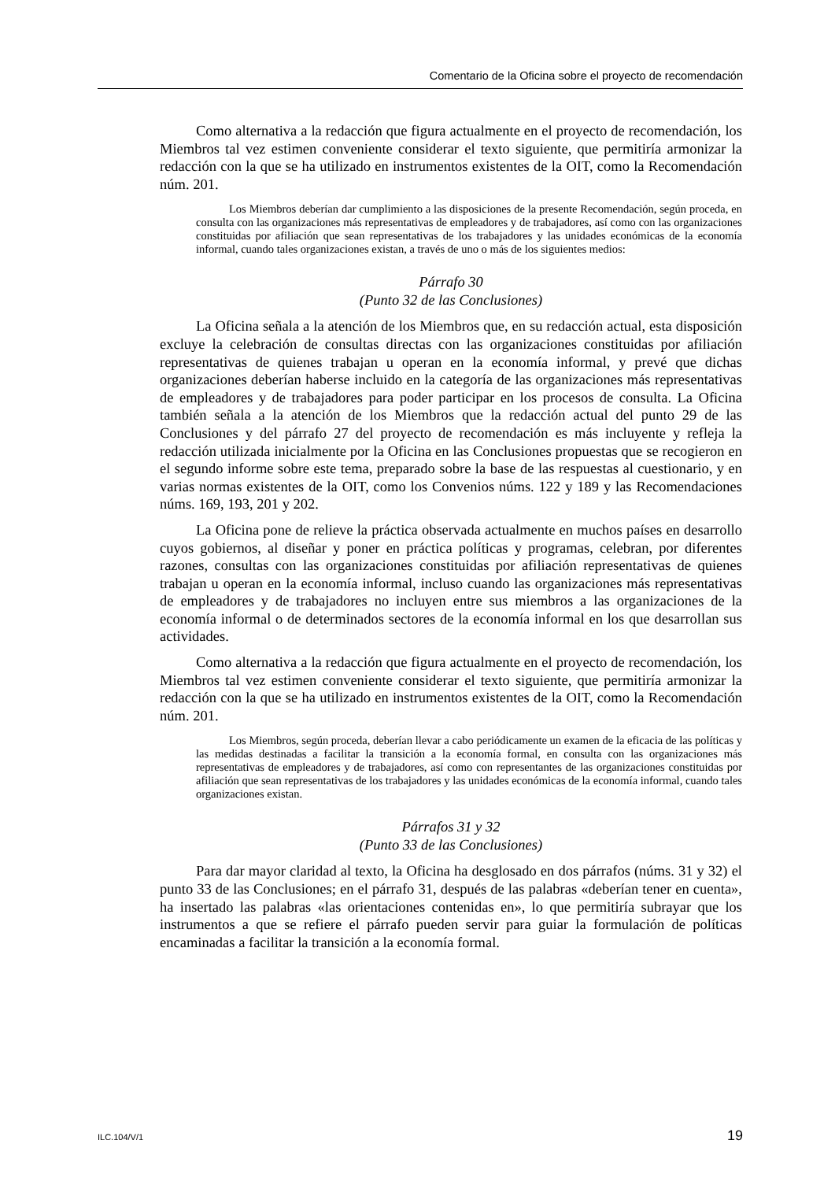Comentario de la Oficina sobre el proyecto de recomendación
Como alternativa a la redacción que figura actualmente en el proyecto de recomendación, los Miembros tal vez estimen conveniente considerar el texto siguiente, que permitiría armonizar la redacción con la que se ha utilizado en instrumentos existentes de la OIT, como la Recomendación núm. 201.
Los Miembros deberían dar cumplimiento a las disposiciones de la presente Recomendación, según proceda, en consulta con las organizaciones más representativas de empleadores y de trabajadores, así como con las organizaciones constituidas por afiliación que sean representativas de los trabajadores y las unidades económicas de la economía informal, cuando tales organizaciones existan, a través de uno o más de los siguientes medios:
Párrafo 30
(Punto 32 de las Conclusiones)
La Oficina señala a la atención de los Miembros que, en su redacción actual, esta disposición excluye la celebración de consultas directas con las organizaciones constituidas por afiliación representativas de quienes trabajan u operan en la economía informal, y prevé que dichas organizaciones deberían haberse incluido en la categoría de las organizaciones más representativas de empleadores y de trabajadores para poder participar en los procesos de consulta. La Oficina también señala a la atención de los Miembros que la redacción actual del punto 29 de las Conclusiones y del párrafo 27 del proyecto de recomendación es más incluyente y refleja la redacción utilizada inicialmente por la Oficina en las Conclusiones propuestas que se recogieron en el segundo informe sobre este tema, preparado sobre la base de las respuestas al cuestionario, y en varias normas existentes de la OIT, como los Convenios núms. 122 y 189 y las Recomendaciones núms. 169, 193, 201 y 202.
La Oficina pone de relieve la práctica observada actualmente en muchos países en desarrollo cuyos gobiernos, al diseñar y poner en práctica políticas y programas, celebran, por diferentes razones, consultas con las organizaciones constituidas por afiliación representativas de quienes trabajan u operan en la economía informal, incluso cuando las organizaciones más representativas de empleadores y de trabajadores no incluyen entre sus miembros a las organizaciones de la economía informal o de determinados sectores de la economía informal en los que desarrollan sus actividades.
Como alternativa a la redacción que figura actualmente en el proyecto de recomendación, los Miembros tal vez estimen conveniente considerar el texto siguiente, que permitiría armonizar la redacción con la que se ha utilizado en instrumentos existentes de la OIT, como la Recomendación núm. 201.
Los Miembros, según proceda, deberían llevar a cabo periódicamente un examen de la eficacia de las políticas y las medidas destinadas a facilitar la transición a la economía formal, en consulta con las organizaciones más representativas de empleadores y de trabajadores, así como con representantes de las organizaciones constituidas por afiliación que sean representativas de los trabajadores y las unidades económicas de la economía informal, cuando tales organizaciones existan.
Párrafos 31 y 32
(Punto 33 de las Conclusiones)
Para dar mayor claridad al texto, la Oficina ha desglosado en dos párrafos (núms. 31 y 32) el punto 33 de las Conclusiones; en el párrafo 31, después de las palabras «deberían tener en cuenta», ha insertado las palabras «las orientaciones contenidas en», lo que permitiría subrayar que los instrumentos a que se refiere el párrafo pueden servir para guiar la formulación de políticas encaminadas a facilitar la transición a la economía formal.
ILC.104/V/1 19